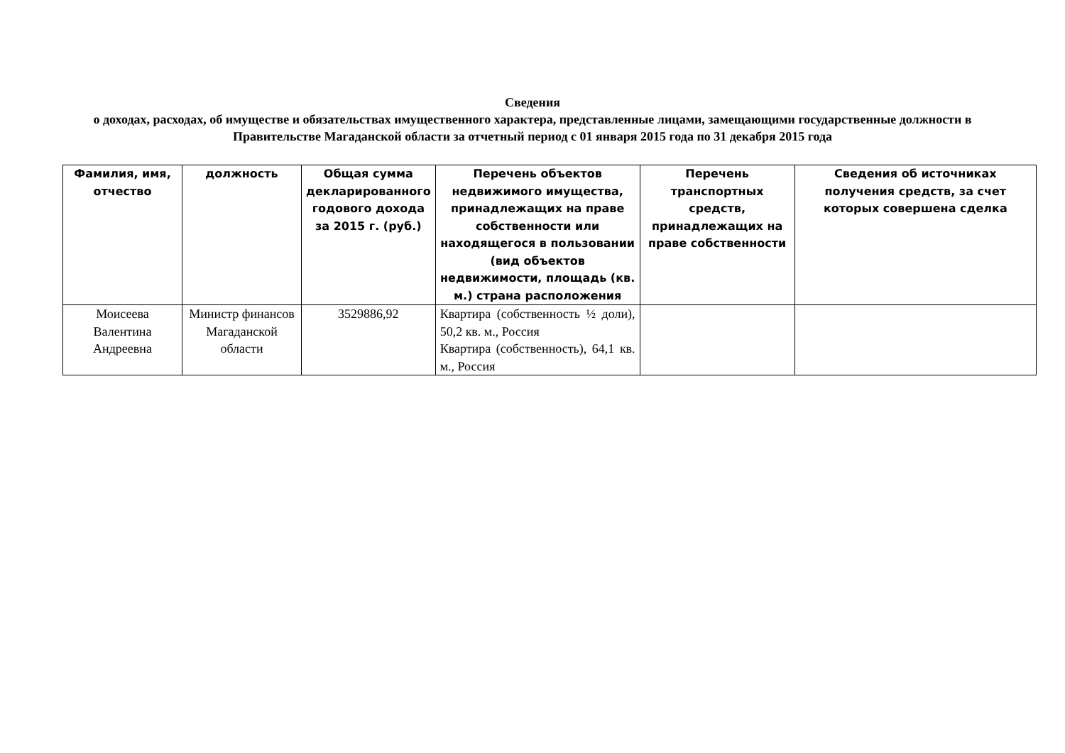Сведения
о доходах, расходах, об имуществе и обязательствах имущественного характера, представленные лицами, замещающими государственные должности в Правительстве Магаданской области за отчетный период с 01 января 2015 года по 31 декабря 2015 года
| Фамилия, имя, отчество | должность | Общая сумма декларированного годового дохода за 2015 г. (руб.) | Перечень объектов недвижимого имущества, принадлежащих на праве собственности или находящегося в пользовании (вид объектов недвижимости, площадь (кв. м.) страна расположения | Перечень транспортных средств, принадлежащих на праве собственности | Сведения об источниках получения средств, за счет которых совершена сделка |
| --- | --- | --- | --- | --- | --- |
| Моисеева Валентина Андреевна | Министр финансов Магаданской области | 3529886,92 | Квартира (собственность ½ доли), 50,2 кв. м., Россия Квартира (собственность), 64,1 кв. м., Россия | | |